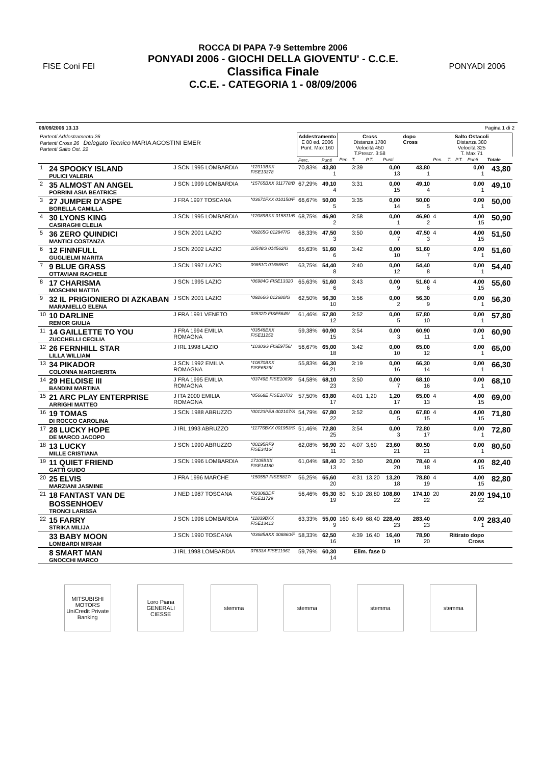FISE Coni FEI
ROCCA DI PAPA 7-9 Settembre 2006
PONYADI 2006 - GIOCHI DELLA GIOVENTU' - C.C.E.
Classifica Finale
C.C.E. - CATEGORIA 1 - 08/09/2006
PONYADI 2006
09/09/2006 13.13 Pagina 1 di 2
| Partenti Addestramento 26 Partenti Cross 26 Delegato Tecnico MARIA AGOSTINI EMER Partenti Salto Ost. 22 | | | | Addestramento E 80 ed. 2006 Punt. Max 160 | | Cross Distanza 1780 Velocità 450 T.Prescr. 3:58 | | | | dopo Cross | Salto Ostacoli Distanza 380 Velocità 325 T. Max 71 | | | | |
| | | | | Perc. | Punti | Pen. | T. | P.T. | Punti | | Pen. | T. | P.T. | Punti | Totale |
| 1 | 24 SPOOKY ISLAND PULICI VALERIA | J SCN 1995 LOMBARDIA | *12313BXX FISE13378 | 70,83% | 43,80 1 | | 3:39 | | 0,00 13 | 43,80 1 | | | | 0,00 1 | 43,80 |
| 2 | 35 ALMOST AN ANGEL PORRINI ASIA BEATRICE | J SCN 1999 LOMBARDIA | *15765BXX 011778/B | 67,29% | 49,10 4 | | 3:31 | | 0,00 15 | 49,10 4 | | | | 0,00 1 | 49,10 |
| 3 | 27 JUMPER D'ASPE BORELLA CAMILLA | J FRA 1997 TOSCANA | *03671FXX 010150/F | 66,67% | 50,00 5 | | 3:35 | | 0,00 14 | 50,00 5 | | | | 0,00 1 | 50,00 |
| 4 | 30 LYONS KING CASIRAGHI CLELIA | J SCN 1995 LOMBARDIA | *12089BXX 015811/B | 68,75% | 46,90 2 | | 3:58 | | 0,00 1 | 46,90 2 | 4 | | | 4,00 15 | 50,90 |
| 5 | 36 ZERO QUINDICI MANTICI COSTANZA | J SCN 2001 LAZIO | *09265G 012847/G | 68,33% | 47,50 3 | | 3:50 | | 0,00 7 | 47,50 3 | 4 | | | 4,00 15 | 51,50 |
| 6 | 12 FINNFULL GUGLIELMI MARITA | J SCN 2002 LAZIO | 10548G 014562/G | 65,63% | 51,60 6 | | 3:42 | | 0,00 10 | 51,60 7 | | | | 0,00 1 | 51,60 |
| 7 | 9 BLUE GRASS OTTAVIANI RACHELE | J SCN 1997 LAZIO | 09851G 016865/G | 63,75% | 54,40 8 | | 3:40 | | 0,00 12 | 54,40 8 | | | | 0,00 1 | 54,40 |
| 8 | 17 CHARISMA MOSCHINI MATTIA | J SCN 1995 LAZIO | *06984G FISE13320 | 65,63% | 51,60 6 | | 3:43 | | 0,00 9 | 51,60 6 | 4 | | | 4,00 15 | 55,60 |
| 9 | 32 IL PRIGIONIERO DI AZKABAN MARANIELLO ELENA | J SCN 2001 LAZIO | *09266G 012680/G | 62,50% | 56,30 10 | | 3:56 | | 0,00 2 | 56,30 9 | | | | 0,00 1 | 56,30 |
| 10 | 10 DARLINE REMOR GIULIA | J FRA 1991 VENETO | 03532D FISE5649/ | 61,46% | 57,80 12 | | 3:52 | | 0,00 5 | 57,80 10 | | | | 0,00 1 | 57,80 |
| 11 | 14 GAILLETTE TO YOU ZUCCHELLI CECILIA | J FRA 1994 EMILIA ROMAGNA | *03548EXX FISE11252 | 59,38% | 60,90 15 | | 3:54 | | 0,00 3 | 60,90 11 | | | | 0,00 1 | 60,90 |
| 12 | 26 FERNHILL STAR LILLA WILLIAM | J IRL 1998 LAZIO | *10303G FISE9756/ | 56,67% | 65,00 18 | | 3:42 | | 0,00 10 | 65,00 12 | | | | 0,00 1 | 65,00 |
| 13 | 34 PIKADOR COLONNA MARGHERITA | J SCN 1992 EMILIA ROMAGNA | *10870BXX FISE6536/ | 55,83% | 66,30 21 | | 3:19 | | 0,00 16 | 66,30 14 | | | | 0,00 1 | 66,30 |
| 14 | 29 HELOISE III BANDINI MARTINA | J FRA 1995 EMILIA ROMAGNA | *03749E FISE10699 | 54,58% | 68,10 23 | | 3:50 | | 0,00 7 | 68,10 16 | | | | 0,00 1 | 68,10 |
| 15 | 21 ARC PLAY ENTERPRISE ARRIGHI MATTEO | J ITA 2000 EMILIA ROMAGNA | *05668E FISE10703 | 57,50% | 63,80 17 | | 4:01 | 1,20 | 1,20 17 | 65,00 13 | 4 | | | 4,00 15 | 69,00 |
| 16 | 19 TOMAS DI ROCCO CAROLINA | J SCN 1988 ABRUZZO | *00123PEA 002107/S | 54,79% | 67,80 22 | | 3:52 | | 0,00 5 | 67,80 15 | 4 | | | 4,00 15 | 71,80 |
| 17 | 28 LUCKY HOPE DE MARCO JACOPO | J IRL 1993 ABRUZZO | *11776BXX 001953/S | 51,46% | 72,80 25 | | 3:54 | | 0,00 3 | 72,80 17 | | | | 0,00 1 | 72,80 |
| 18 | 13 LUCKY MILLE CRISTIANA | J SCN 1990 ABRUZZO | *00195RF9 FISE3416/ | 62,08% | 56,90 11 | 20 | 4:07 | 3,60 | 23,60 21 | 80,50 21 | | | | 0,00 1 | 80,50 |
| 19 | 11 QUIET FRIEND GATTI GUIDO | J SCN 1996 LOMBARDIA | 17105BXX FISE14180 | 61,04% | 58,40 13 | 20 | 3:50 | | 20,00 20 | 78,40 18 | 4 | | | 4,00 15 | 82,40 |
| 20 | 25 ELVIS MARZIANI JASMINE | J FRA 1996 MARCHE | *15055P FISE5817/ | 56,25% | 65,60 20 | | 4:31 | 13,20 | 13,20 18 | 78,80 19 | 4 | | | 4,00 15 | 82,80 |
| 21 | 18 FANTAST VAN DE BOSSENHOEV TRONCI LARISSA | J NED 1987 TOSCANA | *02308BDF FISE11729 | 56,46% | 65,30 19 | 80 | 5:10 | 28,80 | 108,80 22 | 174,10 22 | 20 | | | 20,00 22 | 194,10 |
| 22 | 15 FARRY STRIKA MILIJA | J SCN 1996 LOMBARDIA | *11839BXX FISE13413 | 63,33% | 55,00 9 | 160 | 6:49 | 68,40 | 228,40 23 | 283,40 23 | | | | 0,00 1 | 283,40 |
| | 33 BABY MOON LOMBARDI MIRIAM | J SCN 1990 TOSCANA | *03685AXX 008860/F | 58,33% | 62,50 16 | | 4:39 | 16,40 | 16,40 19 | 78,90 20 | Ritirato dopo Cross | | | | |
| | 8 SMART MAN GNOCCHI MARCO | J IRL 1998 LOMBARDIA | 07633A FISE11961 | 59,79% | 60,30 14 | Elim. fase D | | | | | | | | | |
MITSUBISHI MOTORS
UniCredit Private Banking
Loro Piana
GENERALI
CIESSE
stemma stemma stemma stemma